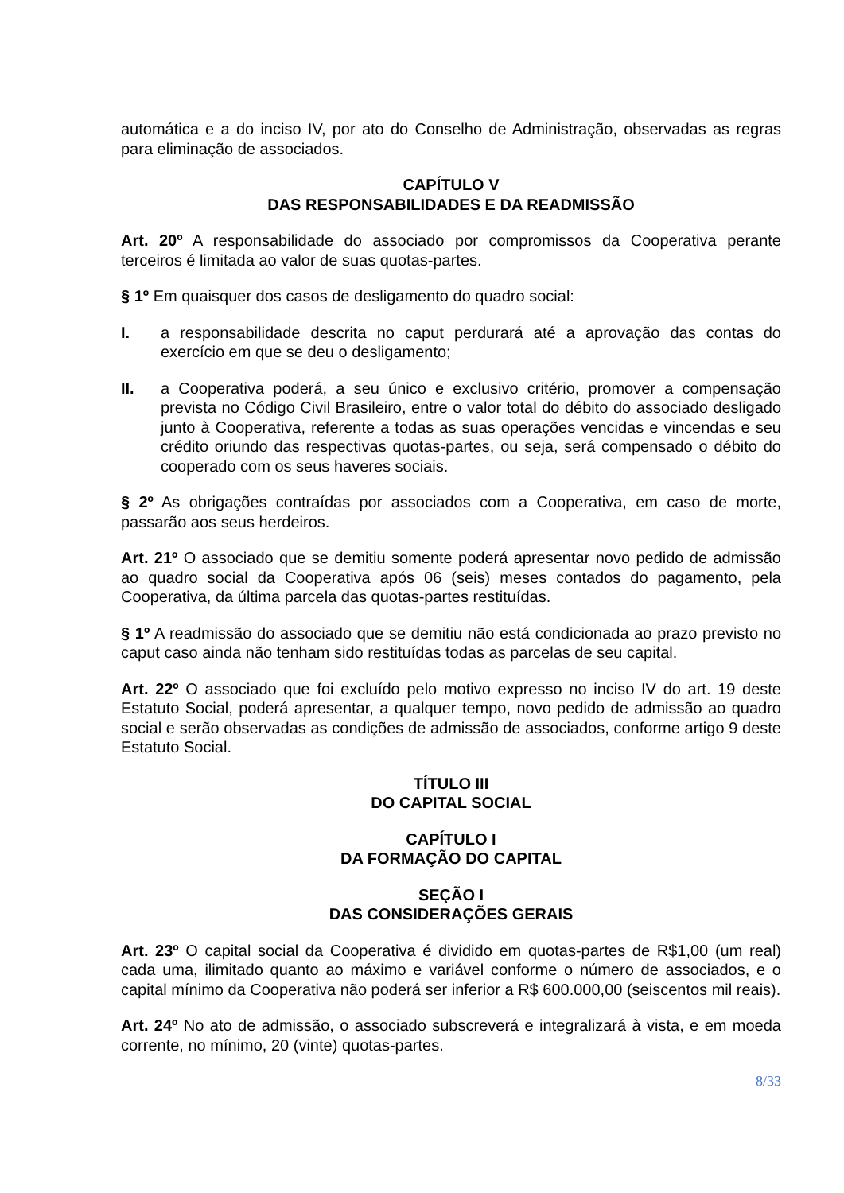automática e a do inciso IV, por ato do Conselho de Administração, observadas as regras para eliminação de associados.
CAPÍTULO V
DAS RESPONSABILIDADES E DA READMISSÃO
Art. 20º A responsabilidade do associado por compromissos da Cooperativa perante terceiros é limitada ao valor de suas quotas-partes.
§ 1º Em quaisquer dos casos de desligamento do quadro social:
I. a responsabilidade descrita no caput perdurará até a aprovação das contas do exercício em que se deu o desligamento;
II. a Cooperativa poderá, a seu único e exclusivo critério, promover a compensação prevista no Código Civil Brasileiro, entre o valor total do débito do associado desligado junto à Cooperativa, referente a todas as suas operações vencidas e vincendas e seu crédito oriundo das respectivas quotas-partes, ou seja, será compensado o débito do cooperado com os seus haveres sociais.
§ 2º As obrigações contraídas por associados com a Cooperativa, em caso de morte, passarão aos seus herdeiros.
Art. 21º O associado que se demitiu somente poderá apresentar novo pedido de admissão ao quadro social da Cooperativa após 06 (seis) meses contados do pagamento, pela Cooperativa, da última parcela das quotas-partes restituídas.
§ 1º A readmissão do associado que se demitiu não está condicionada ao prazo previsto no caput caso ainda não tenham sido restituídas todas as parcelas de seu capital.
Art. 22º O associado que foi excluído pelo motivo expresso no inciso IV do art. 19 deste Estatuto Social, poderá apresentar, a qualquer tempo, novo pedido de admissão ao quadro social e serão observadas as condições de admissão de associados, conforme artigo 9 deste Estatuto Social.
TÍTULO III
DO CAPITAL SOCIAL
CAPÍTULO I
DA FORMAÇÃO DO CAPITAL
SEÇÃO I
DAS CONSIDERAÇÕES GERAIS
Art. 23º O capital social da Cooperativa é dividido em quotas-partes de R$1,00 (um real) cada uma, ilimitado quanto ao máximo e variável conforme o número de associados, e o capital mínimo da Cooperativa não poderá ser inferior a R$ 600.000,00 (seiscentos mil reais).
Art. 24º No ato de admissão, o associado subscreverá e integralizará à vista, e em moeda corrente, no mínimo, 20 (vinte) quotas-partes.
8/33